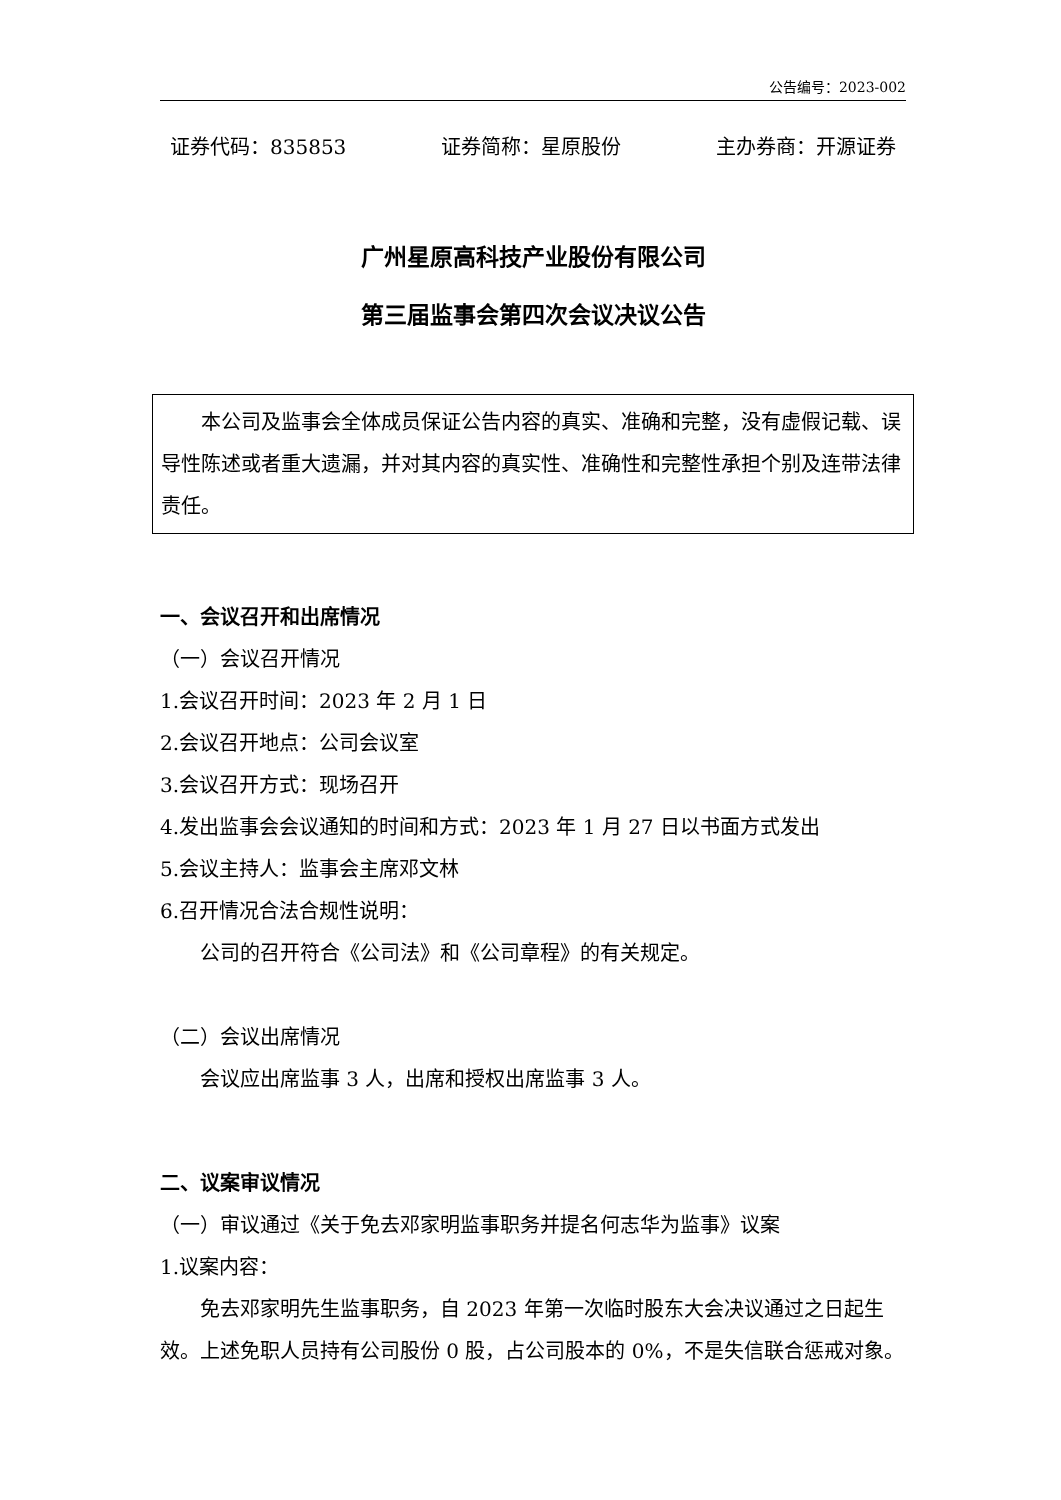公告编号：2023-002
证券代码：835853 证券简称：星原股份 主办券商：开源证券
广州星原高科技产业股份有限公司
第三届监事会第四次会议决议公告
本公司及监事会全体成员保证公告内容的真实、准确和完整，没有虚假记载、误导性陈述或者重大遗漏，并对其内容的真实性、准确性和完整性承担个别及连带法律责任。
一、会议召开和出席情况
（一）会议召开情况
1.会议召开时间：2023 年 2 月 1 日
2.会议召开地点：公司会议室
3.会议召开方式：现场召开
4.发出监事会会议通知的时间和方式：2023 年 1 月 27 日以书面方式发出
5.会议主持人：监事会主席邓文林
6.召开情况合法合规性说明：
公司的召开符合《公司法》和《公司章程》的有关规定。
（二）会议出席情况
会议应出席监事 3 人，出席和授权出席监事 3 人。
二、议案审议情况
（一）审议通过《关于免去邓家明监事职务并提名何志华为监事》议案
1.议案内容：
免去邓家明先生监事职务，自 2023 年第一次临时股东大会决议通过之日起生效。上述免职人员持有公司股份 0 股，占公司股本的 0%，不是失信联合惩戒对象。